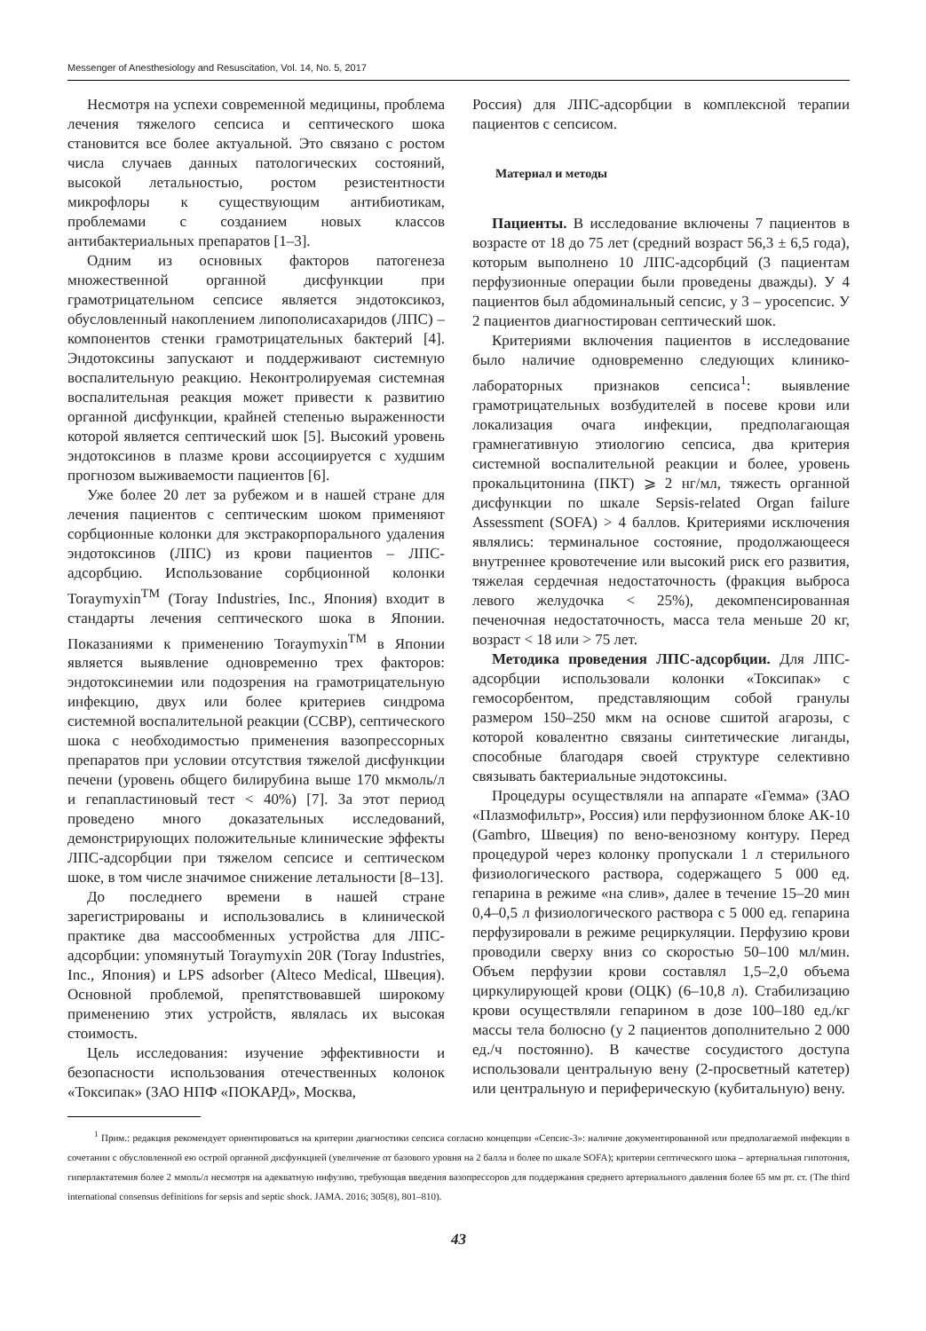Messenger of Anesthesiology and Resuscitation, Vol. 14, No. 5, 2017
Несмотря на успехи современной медицины, проблема лечения тяжелого сепсиса и септического шока становится все более актуальной. Это связано с ростом числа случаев данных патологических состояний, высокой летальностью, ростом резистентности микрофлоры к существующим антибиотикам, проблемами с созданием новых классов антибактериальных препаратов [1–3].
Одним из основных факторов патогенеза множественной органной дисфункции при грамотрицательном сепсисе является эндотоксикоз, обусловленный накоплением липополисахаридов (ЛПС) – компонентов стенки грамотрицательных бактерий [4]. Эндотоксины запускают и поддерживают системную воспалительную реакцию. Неконтролируемая системная воспалительная реакция может привести к развитию органной дисфункции, крайней степенью выраженности которой является септический шок [5]. Высокий уровень эндотоксинов в плазме крови ассоциируется с худшим прогнозом выживаемости пациентов [6].
Уже более 20 лет за рубежом и в нашей стране для лечения пациентов с септическим шоком применяют сорбционные колонки для экстракорпорального удаления эндотоксинов (ЛПС) из крови пациентов – ЛПС-адсорбцию. Использование сорбционной колонки Toraymyxin<sup>TM</sup> (Toray Industries, Inc., Япония) входит в стандарты лечения септического шока в Японии. Показаниями к применению Toraymyxin<sup>TM</sup> в Японии является выявление одновременно трех факторов: эндотоксинемии или подозрения на грамотрицательную инфекцию, двух или более критериев синдрома системной воспалительной реакции (ССВР), септического шока с необходимостью применения вазопрессорных препаратов при условии отсутствия тяжелой дисфункции печени (уровень общего билирубина выше 170 мкмоль/л и гепапластиновый тест < 40%) [7]. За этот период проведено много доказательных исследований, демонстрирующих положительные клинические эффекты ЛПС-адсорбции при тяжелом сепсисе и септическом шоке, в том числе значимое снижение летальности [8–13].
До последнего времени в нашей стране зарегистрированы и использовались в клинической практике два массообменных устройства для ЛПС-адсорбции: упомянутый Toraymyxin 20R (Toray Industries, Inc., Япония) и LPS adsorber (Alteco Medical, Швеция). Основной проблемой, препятствовавшей широкому применению этих устройств, являлась их высокая стоимость.
Цель исследования: изучение эффективности и безопасности использования отечественных колонок «Токсипак» (ЗАО НПФ «ПОКАРД», Москва,
Россия) для ЛПС-адсорбции в комплексной терапии пациентов с сепсисом.
Материал и методы
Пациенты. В исследование включены 7 пациентов в возрасте от 18 до 75 лет (средний возраст 56,3 ± 6,5 года), которым выполнено 10 ЛПС-адсорбций (3 пациентам перфузионные операции были проведены дважды). У 4 пациентов был абдоминальный сепсис, у 3 – уросепсис. У 2 пациентов диагностирован септический шок.
Критериями включения пациентов в исследование было наличие одновременно следующих клинико-лабораторных признаков сепсиса<sup>1</sup>: выявление грамотрицательных возбудителей в посеве крови или локализация очага инфекции, предполагающая грамнегативную этиологию сепсиса, два критерия системной воспалительной реакции и более, уровень прокальцитонина (ПКТ) ⩾ 2 нг/мл, тяжесть органной дисфункции по шкале Sepsis-related Organ failure Assessment (SOFA) > 4 баллов. Критериями исключения являлись: терминальное состояние, продолжающееся внутреннее кровотечение или высокий риск его развития, тяжелая сердечная недостаточность (фракция выброса левого желудочка < 25%), декомпенсированная печеночная недостаточность, масса тела меньше 20 кг, возраст < 18 или > 75 лет.
Методика проведения ЛПС-адсорбции. Для ЛПС-адсорбции использовали колонки «Токсипак» с гемосорбентом, представляющим собой гранулы размером 150–250 мкм на основе сшитой агарозы, с которой ковалентно связаны синтетические лиганды, способные благодаря своей структуре селективно связывать бактериальные эндотоксины.
Процедуры осуществляли на аппарате «Гемма» (ЗАО «Плазмофильтр», Россия) или перфузионном блоке АК-10 (Gambro, Швеция) по вено-венозному контуру. Перед процедурой через колонку пропускали 1 л стерильного физиологического раствора, содержащего 5 000 ед. гепарина в режиме «на слив», далее в течение 15–20 мин 0,4–0,5 л физиологического раствора с 5 000 ед. гепарина перфузировали в режиме рециркуляции. Перфузию крови проводили сверху вниз со скоростью 50–100 мл/мин. Объем перфузии крови составлял 1,5–2,0 объема циркулирующей крови (ОЦК) (6–10,8 л). Стабилизацию крови осуществляли гепарином в дозе 100–180 ед./кг массы тела болюсно (у 2 пациентов дополнительно 2 000 ед./ч постоянно). В качестве сосудистого доступа использовали центральную вену (2-просветный катетер) или центральную и периферическую (кубитальную) вену.
<sup>1</sup> Прим.: редакция рекомендует ориентироваться на критерии диагностики сепсиса согласно концепции «Сепсис-3»: наличие документированной или предполагаемой инфекции в сочетании с обусловленной ею острой органной дисфункцией (увеличение от базового уровня на 2 балла и более по шкале SOFA); критерии септического шока – артериальная гипотония, гиперлактатемия более 2 ммоль/л несмотря на адекватную инфузию, требующая введения вазопрессоров для поддержания среднего артериального давления более 65 мм рт. ст. (The third international consensus definitions for sepsis and septic shock. JAMA. 2016; 305(8), 801–810).
43